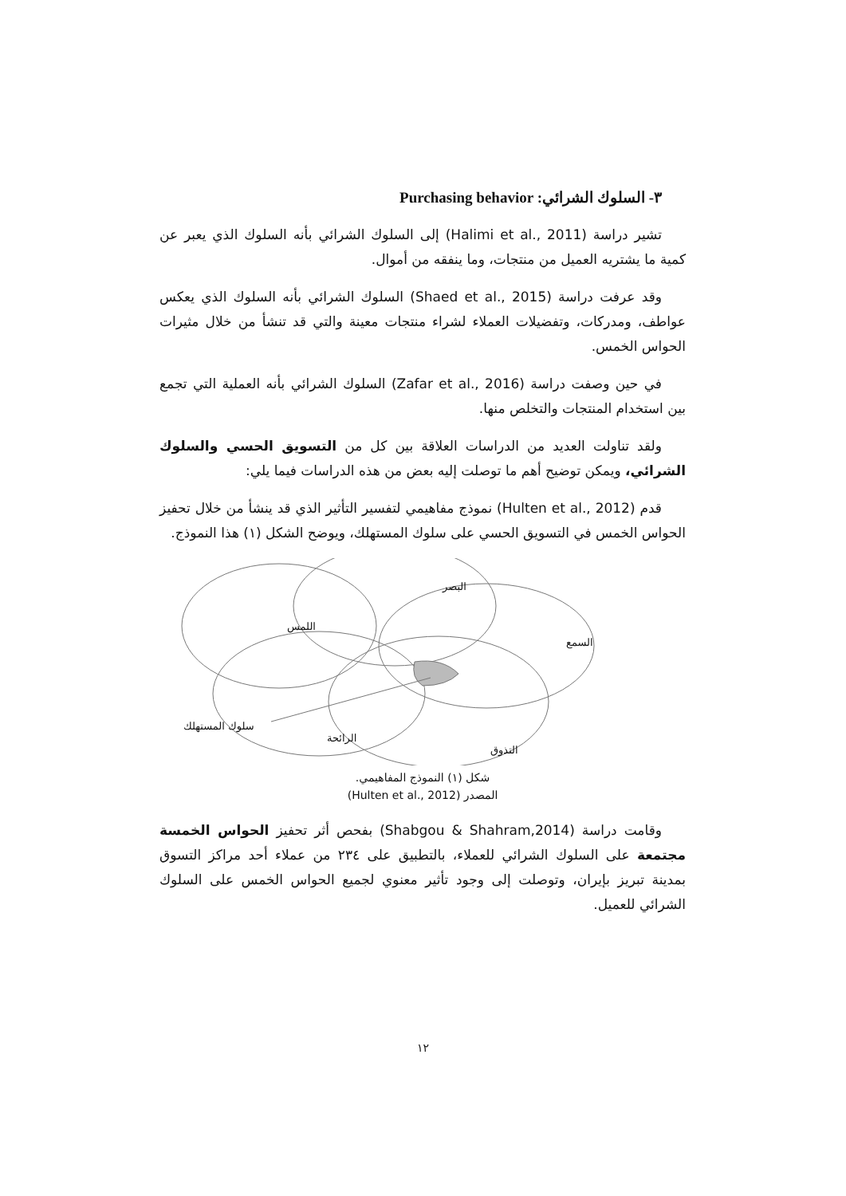٣- السلوك الشرائي: Purchasing behavior
تشير دراسة (Halimi et al., 2011) إلى السلوك الشرائي بأنه السلوك الذي يعبر عن كمية ما يشتريه العميل من منتجات، وما ينفقه من أموال.
وقد عرفت دراسة (Shaed et al., 2015) السلوك الشرائي بأنه السلوك الذي يعكس عواطف، ومدركات، وتفضيلات العملاء لشراء منتجات معينة والتي قد تنشأ من خلال مثيرات الحواس الخمس.
في حين وصفت دراسة (Zafar et al., 2016) السلوك الشرائي بأنه العملية التي تجمع بين استخدام المنتجات والتخلص منها.
ولقد تناولت العديد من الدراسات العلاقة بين كل من التسويق الحسي والسلوك الشرائي، ويمكن توضيح أهم ما توصلت إليه بعض من هذه الدراسات فيما يلي:
قدم (Hulten et al., 2012) نموذج مفاهيمي لتفسير التأثير الذي قد ينشأ من خلال تحفيز الحواس الخمس في التسويق الحسي على سلوك المستهلك، ويوضح الشكل (١) هذا النموذج.
البصر
اللمس
السمع
سلوك المستهلك
الرائحة
التذوق
شكل (١) النموذج المفاهيمي.
المصدر (Hulten et al., 2012)
وقامت دراسة (Shabgou & Shahram,2014) بفحص أثر تحفيز الحواس الخمسة مجتمعة على السلوك الشرائي للعملاء، بالتطبيق على ٢٣٤ من عملاء أحد مراكز التسوق بمدينة تبريز بإيران، وتوصلت إلى وجود تأثير معنوي لجميع الحواس الخمس على السلوك الشرائي للعميل.
١٢